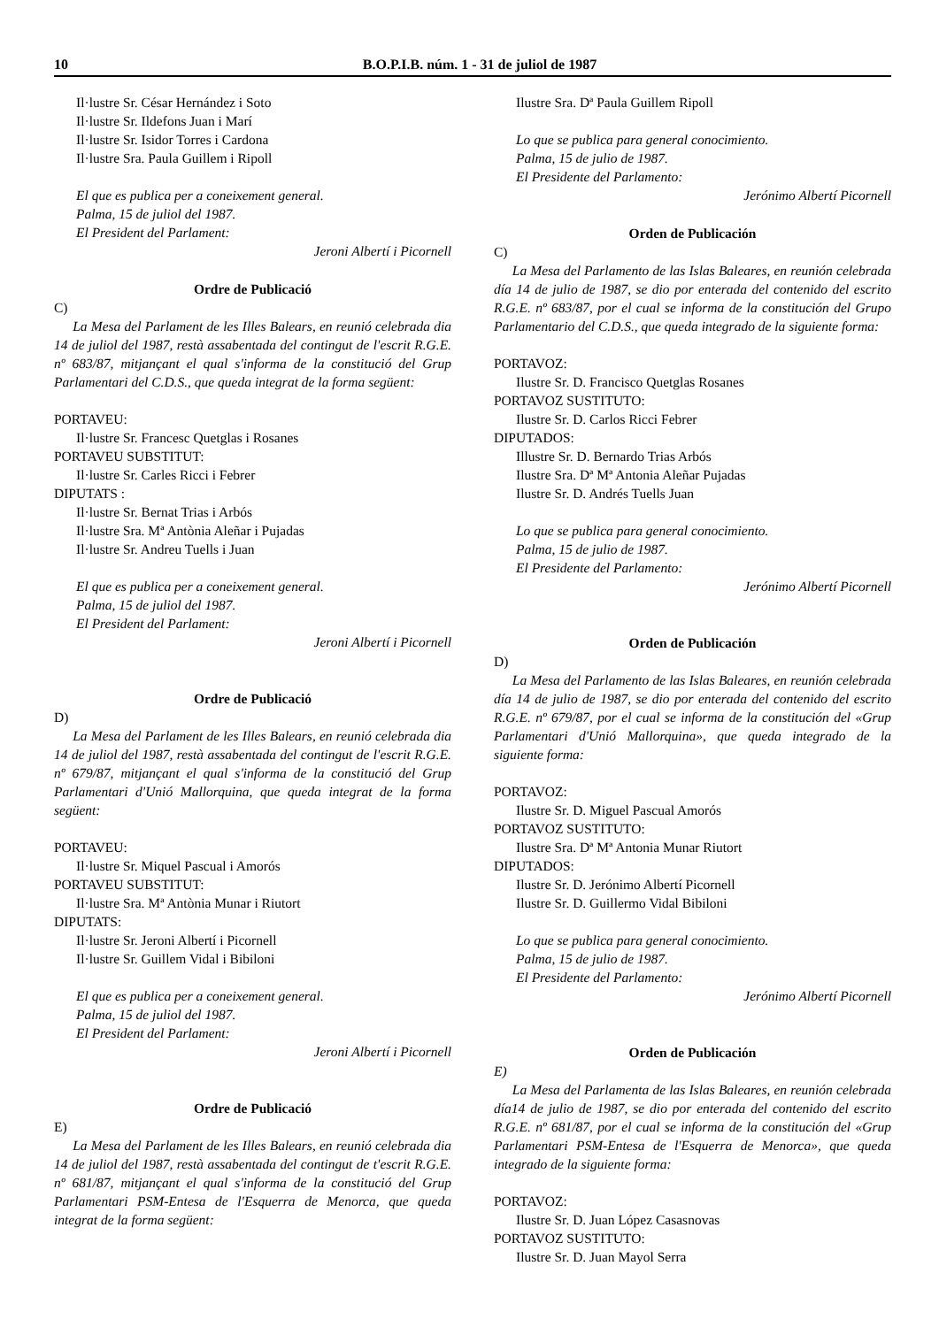10 B.O.P.I.B. núm. 1 - 31 de juliol de 1987
Il·lustre Sr. César Hernández i Soto
Il·lustre Sr. Ildefons Juan i Marí
Il·lustre Sr. Isidor Torres i Cardona
Il·lustre Sra. Paula Guillem i Ripoll
El que es publica per a coneixement general.
Palma, 15 de juliol del 1987.
El President del Parlament:
Jeroni Albertí i Picornell
Ordre de Publicació
C)
La Mesa del Parlament de les Illes Balears, en reunió celebrada dia 14 de juliol del 1987, restà assabentada del contingut de l'escrit R.G.E. nº 683/87, mitjançant el qual s'informa de la constitució del Grup Parlamentari del C.D.S., que queda integrat de la forma següent:
PORTAVEU:
Il·lustre Sr. Francesc Quetglas i Rosanes
PORTAVEU SUBSTITUT:
Il·lustre Sr. Carles Ricci i Febrer
DIPUTATS :
Il·lustre Sr. Bernat Trias i Arbós
Il·lustre Sra. Mª Antònia Aleñar i Pujadas
Il·lustre Sr. Andreu Tuells i Juan
El que es publica per a coneixement general.
Palma, 15 de juliol del 1987.
El President del Parlament:
Jeroni Albertí i Picornell
Ordre de Publicació
D)
La Mesa del Parlament de les Illes Balears, en reunió celebrada dia 14 de juliol del 1987, restà assabentada del contingut de l'escrit R.G.E. nº 679/87, mitjançant el qual s'informa de la constitució del Grup Parlamentari d'Unió Mallorquina, que queda integrat de la forma següent:
PORTAVEU:
Il·lustre Sr. Miquel Pascual i Amorós
PORTAVEU SUBSTITUT:
Il·lustre Sra. Mª Antònia Munar i Riutort
DIPUTATS:
Il·lustre Sr. Jeroni Albertí i Picornell
Il·lustre Sr. Guillem Vidal i Bibiloni
El que es publica per a coneixement general.
Palma, 15 de juliol del 1987.
El President del Parlament:
Jeroni Albertí i Picornell
Ordre de Publicació
E)
La Mesa del Parlament de les Illes Balears, en reunió celebrada dia 14 de juliol del 1987, restà assabentada del contingut de t'escrit R.G.E. nº 681/87, mitjançant el qual s'informa de la constitució del Grup Parlamentari PSM-Entesa de l'Esquerra de Menorca, que queda integrat de la forma següent:
Ilustre Sra. Dª Paula Guillem Ripoll
Lo que se publica para general conocimiento.
Palma, 15 de julio de 1987.
El Presidente del Parlamento:
Jerónimo Albertí Picornell
Orden de Publicación
C)
La Mesa del Parlamento de las Islas Baleares, en reunión celebrada día 14 de julio de 1987, se dio por enterada del contenido del escrito R.G.E. nº 683/87, por el cual se informa de la constitución del Grupo Parlamentario del C.D.S., que queda integrado de la siguiente forma:
PORTAVOZ:
Ilustre Sr. D. Francisco Quetglas Rosanes
PORTAVOZ SUSTITUTO:
Ilustre Sr. D. Carlos Ricci Febrer
DIPUTADOS:
Illustre Sr. D. Bernardo Trias Arbós
Ilustre Sra. Dª Mª Antonia Aleñar Pujadas
Ilustre Sr. D. Andrés Tuells Juan
Lo que se publica para general conocimiento.
Palma, 15 de julio de 1987.
El Presidente del Parlamento:
Jerónimo Albertí Picornell
Orden de Publicación
D)
La Mesa del Parlamento de las Islas Baleares, en reunión celebrada día 14 de julio de 1987, se dio por enterada del contenido del escrito R.G.E. nº 679/87, por el cual se informa de la constitución del «Grup Parlamentari d'Unió Mallorquina», que queda integrado de la siguiente forma:
PORTAVOZ:
Ilustre Sr. D. Miguel Pascual Amorós
PORTAVOZ SUSTITUTO:
Ilustre Sra. Dª Mª Antonia Munar Riutort
DIPUTADOS:
Ilustre Sr. D. Jerónimo Albertí Picornell
Ilustre Sr. D. Guillermo Vidal Bibiloni
Lo que se publica para general conocimiento.
Palma, 15 de julio de 1987.
El Presidente del Parlamento:
Jerónimo Albertí Picornell
Orden de Publicación
E)
La Mesa del Parlamenta de las Islas Baleares, en reunión celebrada día14 de julio de 1987, se dio por enterada del contenido del escrito R.G.E. nº 681/87, por el cual se informa de la constitución del «Grup Parlamentari PSM-Entesa de l'Esquerra de Menorca», que queda integrado de la siguiente forma:
PORTAVOZ:
Ilustre Sr. D. Juan López Casasnovas
PORTAVOZ SUSTITUTO:
Ilustre Sr. D. Juan Mayol Serra